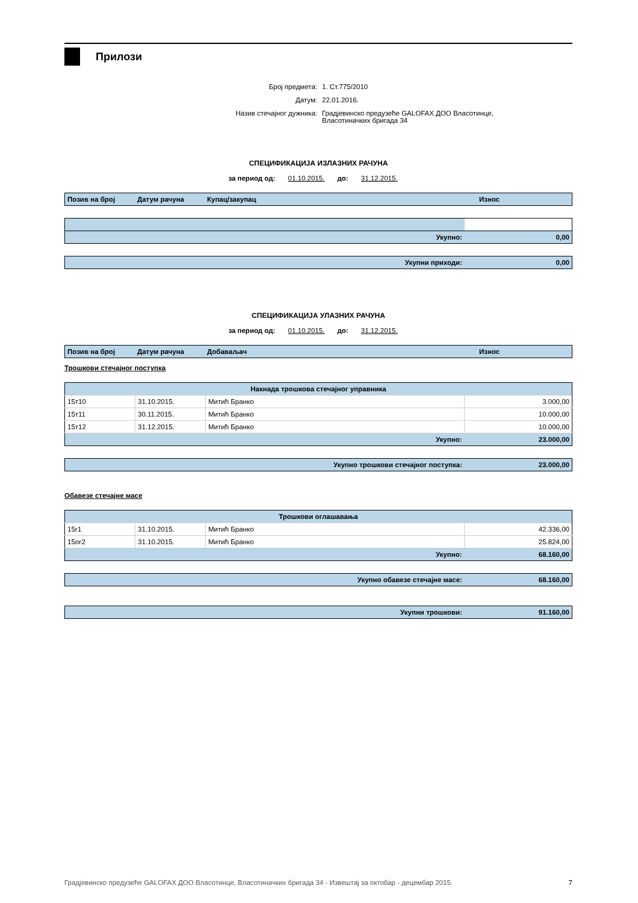Прилози
Број предмета: 1. Ст.775/2010
Датум: 22.01.2016.
Назив стечајног дужника: Градјевинско предузеће GALOFAX ДОО Власотинце,
Власотиначких бригада 34
СПЕЦИФИКАЦИЈА ИЗЛАЗНИХ РАЧУНА
за период од: 01.10.2015. до: 31.12.2015.
| Позив на број | Датум рачуна | Купац/закупац | Износ |
| --- | --- | --- | --- |
| Укупно: | 0,00 |
| Укупни приходи: | 0,00 |
СПЕЦИФИКАЦИЈА УЛАЗНИХ РАЧУНА
за период од: 01.10.2015. до: 31.12.2015.
| Позив на број | Датум рачуна | Добаваљач | Износ |
| --- | --- | --- | --- |
Трошкови стечајног поступка
| Накнада трошкова стечајног управника | | | |
| --- | --- | --- | --- |
| 15т10 | 31.10.2015. | Митић Бранко | 3.000,00 |
| 15т11 | 30.11.2015. | Митић Бранко | 10.000,00 |
| 15т12 | 31.12.2015. | Митић Бранко | 10.000,00 |
| Укупно: | | | 23.000,00 |
| Укупно трошкови стечајног поступка: | 23.000,00 |
Обавезе стечајне масе
| Трошкови оглашавања | | | |
| --- | --- | --- | --- |
| 15г1 | 31.10.2015. | Митић Бранко | 42.336,00 |
| 15ог2 | 31.10.2015. | Митић Бранко | 25.824,00 |
| Укупно: | | | 68.160,00 |
| Укупно обавезе стечајне масе: | 68.160,00 |
| Укупни трошкови: | 91.160,00 |
Градјевинско предузеће GALOFAX ДОО Власотинце, Власотиначких бригада 34 - Извештај за октобар - децембар 2015. 7